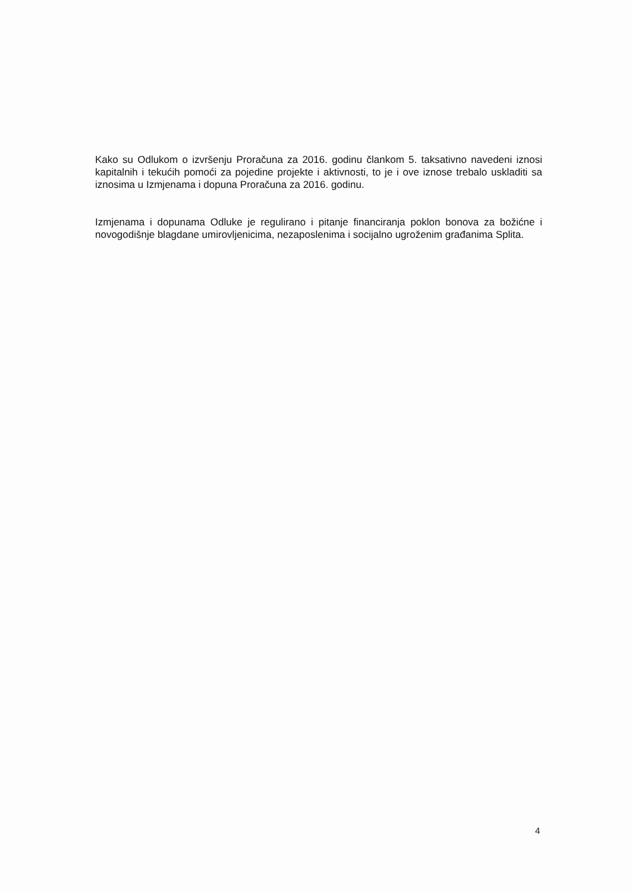Kako su Odlukom o izvršenju Proračuna za 2016. godinu člankom 5. taksativno navedeni iznosi kapitalnih i tekućih pomoći za pojedine projekte i aktivnosti, to je i ove iznose trebalo uskladiti sa iznosima u Izmjenama i dopuna Proračuna za 2016. godinu.
Izmjenama i dopunama Odluke je regulirano i pitanje financiranja poklon bonova za božićne i novogodišnje blagdane umirovljenicima, nezaposlenima i socijalno ugroženim građanima Splita.
4